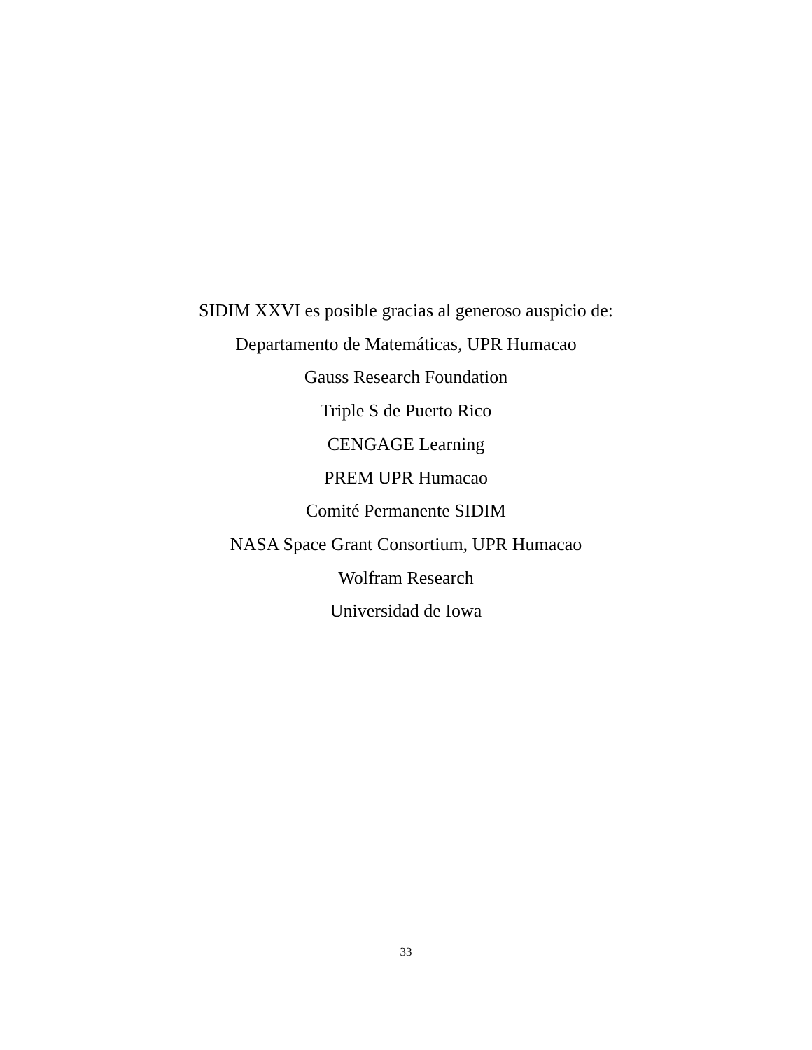SIDIM XXVI es posible gracias al generoso auspicio de:
Departamento de Matemáticas, UPR Humacao
Gauss Research Foundation
Triple S de Puerto Rico
CENGAGE Learning
PREM UPR Humacao
Comité Permanente SIDIM
NASA Space Grant Consortium, UPR Humacao
Wolfram Research
Universidad de Iowa
33